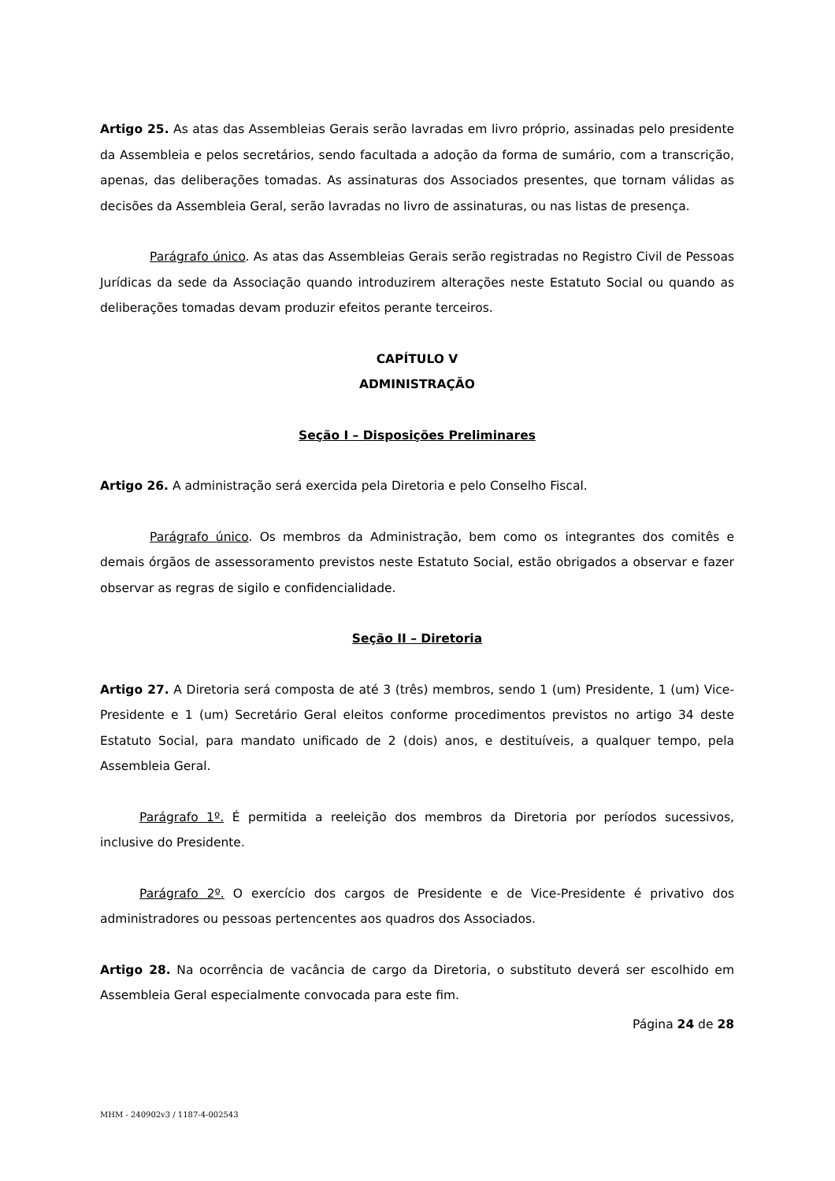Artigo 25. As atas das Assembleias Gerais serão lavradas em livro próprio, assinadas pelo presidente da Assembleia e pelos secretários, sendo facultada a adoção da forma de sumário, com a transcrição, apenas, das deliberações tomadas. As assinaturas dos Associados presentes, que tornam válidas as decisões da Assembleia Geral, serão lavradas no livro de assinaturas, ou nas listas de presença.
Parágrafo único. As atas das Assembleias Gerais serão registradas no Registro Civil de Pessoas Jurídicas da sede da Associação quando introduzirem alterações neste Estatuto Social ou quando as deliberações tomadas devam produzir efeitos perante terceiros.
CAPÍTULO V
ADMINISTRAÇÃO
Seção I – Disposições Preliminares
Artigo 26. A administração será exercida pela Diretoria e pelo Conselho Fiscal.
Parágrafo único. Os membros da Administração, bem como os integrantes dos comitês e demais órgãos de assessoramento previstos neste Estatuto Social, estão obrigados a observar e fazer observar as regras de sigilo e confidencialidade.
Seção II – Diretoria
Artigo 27. A Diretoria será composta de até 3 (três) membros, sendo 1 (um) Presidente, 1 (um) Vice-Presidente e 1 (um) Secretário Geral eleitos conforme procedimentos previstos no artigo 34 deste Estatuto Social, para mandato unificado de 2 (dois) anos, e destituíveis, a qualquer tempo, pela Assembleia Geral.
Parágrafo 1º. É permitida a reeleição dos membros da Diretoria por períodos sucessivos, inclusive do Presidente.
Parágrafo 2º. O exercício dos cargos de Presidente e de Vice-Presidente é privativo dos administradores ou pessoas pertencentes aos quadros dos Associados.
Artigo 28. Na ocorrência de vacância de cargo da Diretoria, o substituto deverá ser escolhido em Assembleia Geral especialmente convocada para este fim.
Página 24 de 28
MHM - 240902v3 / 1187-4-002543